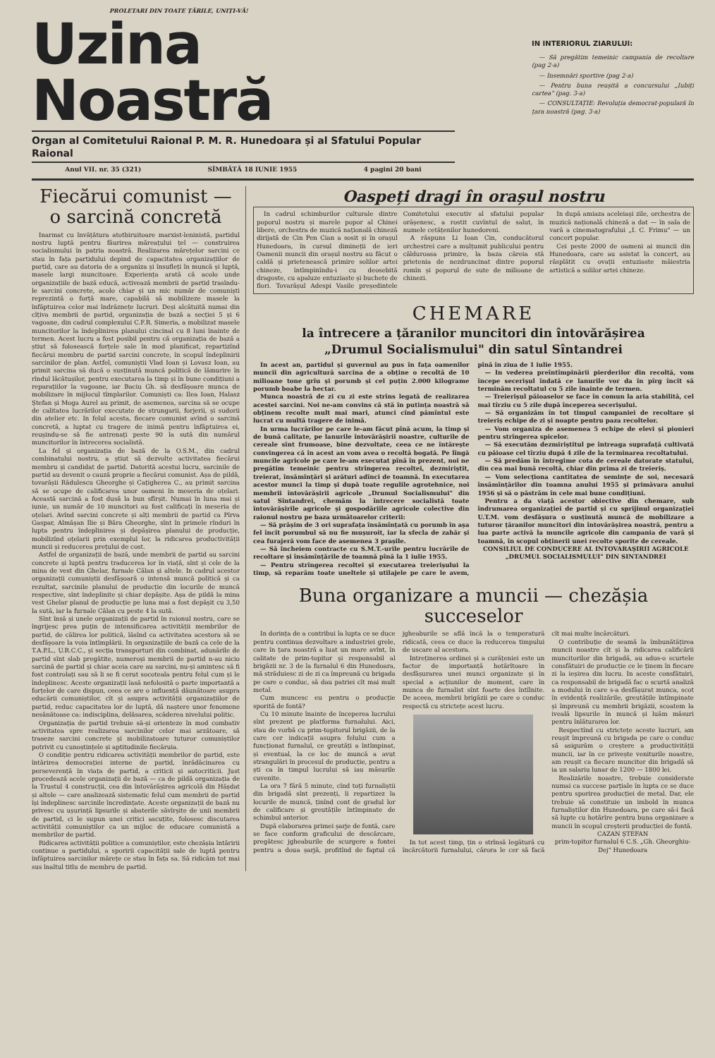PROLETARI DIN TOATE ȚĂRILE, UNIȚI-VĂ!
Uzina Noastră
Organ al Comitetului Raional P. M. R. Hunedoara și al Sfatului Popular Raional
Anul VII. nr. 35 (321) SÎMBĂTĂ 18 IUNIE 1955 4 pagini 20 bani
IN INTERIORUL ZIARULUI:
— Să pregătim temeinic campania de recoltare (pag 2-a)
— Insemnări sportive (pag 2-a)
— Pentru buna reușită a concursului „Iubiți cartea" (pag. 3-a)
— CONSULTAȚIE: Revoluția democrat-populară în țara noastră (pag. 3-a)
Fiecărui comunist —
o sarcină concretă
Inarmat cu învățătura atotbiruitoare marxist-leninistă, partidul nostru luptă pentru făurirea măreațului țel — construirea socialismului în patria noastră. Realizarea mărețelor sarcini ce stau în fața partidului depind de capacitatea organizațiilor de partid, care au datoria de a organiza și însufleți în muncă și luptă, masele largi muncitoare. Experiența arată că acolo unde organizațiile de bază educă, activează membrii de partid trasîndu-le sarcini concrete, acolo chiar și un mic număr de comuniști reprezintă o forță mare, capabilă să mobilizeze masele la înfăptuirea celor mai îndrăznețe lucruri. Deși alcătuită numai din cîțiva membrii de partid, organizația de bază a secției 5 și 6 vagoane, din cadrul complexului C.F.R. Simeria, a mobilizat masele muncitorilor la îndeplinirea planului cincinal cu 8 luni înainte de termen. Acest lucru a fost posibil pentru că organizația de bază a știut să folosească forțele sale în mod planificat, repartizînd fiecărui membru de partid sarcini concrete, în scopul îndeplinirii sarcinilor de plan. Astfel, comuniștii Vlad Ioan și Lovasz Ioan, au primit sarcina să ducă o susținută muncă politică de lămurire în rîndul lăcătușilor, pentru executarea la timp și în bune condițiuni a reparațiilor la vagoane, iar Baciu Gh. să desfășoare munca de mobilizare în mijlocul tîmplarilor. Comuniști ca: Ilea Ioan, Halasz Ștefan și Moga Aurel au primit, de asemenea, sarcina să se ocupe de calitatea lucrărilor executate de strungarii, forjerii, și sudorii din atelier etc. In felul acesta, fiecare comunist avînd o sarcină concretă, a luptat cu tragere de inimă pentru înfăptuirea ei, reușindu-se să fie antrenați peste 90 la sută din numărul muncitorilor în întrecerea socialistă.
La fel și organizația de bază de la O.S.M., din cadrul combinatului nostru, a știut să dezvolte activitatea fiecărui membru și candidat de partid. Datorită acestui lucru, sarcinile de partid au devenit o cauză proprie a fiecărui comunist. Așa de pildă, tovarășii Rădulescu Gheorghe și Cațigherea C., au primit sarcina să se ocupe de calificarea unor oameni în meseria de oțelari. Această sarcină a fost dusă la bun sfîrșit. Numai în luna mai și iunie, un număr de 10 muncitori au fost calificați în meseria de oțelari. Avînd sarcini concrete și alți membrii de partid ca Pîrva Gaspar, Almășan Ilie și Băra Gheorghe, sînt în primele rînduri în lupta pentru îndeplinirea și depășirea planului de producție, mobilizînd oțelarii prin exemplul lor, la ridicarea productivității muncii și reducerea prețului de cost.
Astfel de organizații de bază, unde membrii de partid au sarcini concrete și luptă pentru traducerea lor în viață, sînt și cele de la mina de vest din Ghelar, furnale Călan și altele. In cadrul acestor organizații comuniștii desfășoară o intensă muncă politică și ca rezultat, sarcinile planului de producție din locurile de muncă respective, sînt îndeplinite și chiar depășite. Așa de pildă la mina vest Ghelar planul de producție pe luna mai a fost depășit cu 3,50 la sută, iar la furnale Călan cu peste 4 la sută.
Sînt însă și unele organizații de partid în raionul nostru, care se îngrijesc prea puțin de intensificarea activității membrilor de partid, de călirea lor politică, lăsînd ca activitatea acestora să se desfășoare la voia întîmplării. In organizațiile de bază ca cele de la T.A.P.L., U.R.C.C., și secția transporturi din combinat, adunările de partid sînt slab pregătite, numeroși membrii de partid n-au nicio sarcină de partid și chiar aceia care au sarcini, nu-și amintesc să fi fost controlați sau să li se fi cerut socoteala pentru felul cum și le îndeplinesc. Aceste organizații lasă nefolosită o parte importantă a forțelor de care dispun, ceea ce are o influență dăunătoare asupra educării comuniștilor, cît și asupra activității organizațiilor de partid, reduc capacitatea lor de luptă, dă naștere unor fenomene nesănătoase ca: indisciplina, delăsarea, scăderea nivelului politic.
Organizația de partid trebuie să-și orienteze în mod combativ activitatea spre realizarea sarcinilor celor mai arzătoare, să traseze sarcini concrete și mobilizatoare tuturor comuniștilor potrivit cu cunoștințele și aptitudinile fiecăruia.
O condiție pentru ridicarea activității membrilor de partid, este întărirea democrației interne de partid, înrădăcinarea cu perseverență în viața de partid, a criticii și autocriticii. Just procedează acele organizații de bază — ca de pildă organizația de la Trustul 4 construcții, cea din întovărășirea agricolă din Hășdat și altele — care analizează sistematic felul cum membrii de partid își îndeplinesc sarcinile încredințate. Aceste organizații de bază nu privesc cu ușurință lipsurile și abaterile săvîrșite de unii membrii de partid, ci le supun unei critici ascuțite, folosesc discutarea activității comuniștilor ca un mijloc de educare comunistă a membrilor de partid.
Ridicarea activității politice a comuniștilor, este chezășia întăririi continue a partidului, a sporirii capacității sale de luptă pentru înfăptuirea sarcinilor mărețe ce stau în fața sa. Să ridicăm tot mai sus înaltul titlu de membru de partid.
Oaspeți dragi în orașul nostru
In cadrul schimburilor culturale dintre poporul nostru și marele popor al Chinei libere, orchestra de muzică națională chineză dirijată de Cin Pen Cian a sosit și în orașul Hunedoara, în cursul dimineții de ieri Oamenii muncii din orașul nostru au făcut o caldă și prietenească primire solilor artei chineze, întîmpinîndu-i cu deosebită dragoste, cu apaluze entuziaste și buchete de flori. Tovarășul Adespi Vasile președintele Comitetului executiv al sfatului popular orășenesc, a rostit cuvîntul de salut, în numele cetățenilor hunedoreni.
A răspuns Li Ioan Cin, conducătorul orchestrei care a mulțumit publicului pentru călduroasa primire, la baza căreia stă prietenia de nezdruncinat dintre poporul romîn și poporul de sute de milioane de chinezi.
In după amiaza aceleiași zile, orchestra de muzică națională chineză a dat — în sala de vară a cinematografului „I. C. Frimu" — un concert popular.
Cei peste 2000 de oameni ai muncii din Hunedoara, care au asistat la concert, au răsplătit cu ovații entuziaste măiestria artistică a solilor artei chineze.
CHEMARE
la întrecere a țăranilor muncitori din întovărășirea
„Drumul Socialismului" din satul Sîntandrei
In acest an, partidul și guvernul au pus în fața oamenilor muncii din agricultură sarcina de a obține o recoltă de 10 milioane tone grîu și porumb și cel puțin 2.000 kilograme porumb boabe la hectar.
Munca noastră de zi cu zi este strîns legată de realizarea acestei sarcini. Noi ne-am convins că stă în putința noastră să obținem recolte mult mai mari, atunci cînd pămîntul este lucrat cu multă tragere de inimă.
In urma lucrărilor pe care le-am făcut pînă acum, la timp și de bună calitate, pe lanurile întovărășirii noastre, culturile de cereale sînt frumoase, bine dezvoltate, ceea ce ne întărește convingerea că în acest an vom avea o recoltă bogată. Pe lîngă muncile agricole pe care le-am executat pînă în prezent, noi ne pregătim temeinic pentru strîngerea recoltei, dezmiriștit, treierat, însămînțări și arături adînci de toamnă. In executarea acestor munci la timp și după toate regulile agrotehnice, noi membrii întovărășirii agricole „Drumul Socialismului" din satul Sîntandrei, chemăm la întrecere socialistă toate întovărășirile agricole și gospodăriile agricole colective din raionul nostru pe baza următoarelor criterii:
— Să prășim de 3 ori suprafața însămînțată cu porumb în așa fel încît porumbul să nu fie mușuroit, iar la sfecla de zahăr și cea furajeră vom face de asemenea 3 prașile.
— Să încheiem contracte cu S.M.T.-urile pentru lucrările de recoltare și însămînțările de toamnă pînă la 1 iulie 1955.
— Pentru strîngerea recoltei și executarea treierișului la timp, să reparăm toate uneltele și utilajele pe care le avem, pînă în ziua de 1 iulie 1955.
— In vederea preîntîmpinării pierderilor din recoltă, vom începe secerișul îndată ce lanurile vor da în pîrg încît să terminăm recoltatul cu 5 zile înainte de termen.
— Treierișul păioaselor se face în comun la aria stabilită, cel mai tîrziu cu 5 zile după începerea secerișului.
— Să organizăm în tot timpul campaniei de recoltare și treieriș echipe de zi și noapte pentru paza recoltelor.
— Vom organiza de asemenea 5 echipe de elevi și pionieri pentru strîngerea spicelor.
— Să executăm dezmiriștitul pe întreaga suprafață cultivată cu păioase cel tîrziu după 4 zile de la terminarea recoltatului.
— Să predăm în întregime cota de cereale datorate statului, din cea mai bună recoltă, chiar din prima zi de treieriș.
— Vom selecționa cantitatea de semințe de soi, necesară însămînțărilor din toamna anului 1955 și primăvara anului 1956 și să o păstrăm în cele mai bune condițiuni.
Pentru a da viață acestor obiective din chemare, sub îndrumarea organizației de partid și cu sprijinul organizației U.T.M. vom desfășura o susținută muncă de mobilizare a tuturor țăranilor muncitori din întovărășirea noastră, pentru a lua parte activă la muncile agricole din campania de vară și toamnă, în scopul obținerii unei recolte sporite de cereale.
CONSILIUL DE CONDUCERE AL INTOVARAȘIRII AGRICOLE „DRUMUL SOCIALISMULUI" DIN SINTANDREI
Buna organizare a muncii — chezășia succeselor
In dorința de a contribui la lupta ce se duce pentru continua dezvoltare a industriei grele, care în țara noastră a luat un mare avînt, în calitate de prim-topitor și responsabil al brigăzii nr. 3 de la furnalul 6 din Hunedoara, mă străduiesc zi de zi ca împreună cu brigada pe care o conduc, să dau patriei cît mai mult metal.
Cum muncesc eu pentru o producție sporită de fontă?
Cu 10 minute înainte de începerea lucrului sînt prezent pe platforma furnalului. Aici, stau de vorbă cu prim-topitorul brigăzii, de la care cer indicații asupra felului cum a funcționat furnalul, ce greutăți a întîmpinat, și eventual, la ce loc de muncă a avut strangulări în procesul de producție, pentru a ști ca în timpul lucrului să iau măsurile cuvenite.
La ora 7 fără 5 minute, cînd toți furnaliștii din brigadă sînt prezenți, îi repartizez la locurile de muncă, ținînd cont de gradul lor de calificare și greutățile întîmpinate de schimbul anterior.
După elaborarea primei șarje de fontă, care se face conform graficului de descărcare, pregătesc jgheaburile de scurgere a fontei pentru a doua șarjă, profitînd de faptul că jgheaburile se află încă la o temperatură ridicată, ceea ce duce la reducerea timpului de uscare al acestora.
Intreținerea ordinei și a curățeniei este un factor de importanță hotărîtoare în desfășurarea unei munci organizate și în special a acțiunilor de moment, care în munca de furnalist sînt foarte des întîlnite. De aceea, membrii brigăzii pe care o conduc respectă cu strictețe acest lucru.
In tot acest timp, țin o strînsă legătură cu încărcătorii furnalului, cărora le cer să facă cît mai multe încărcături.
O contribuție de seamă la îmbunătățirea muncii noastre cît și la ridicarea calificării muncitorilor din brigadă, au adus-o scurtele consfătuiri de producție ce le ținem în fiecare zi la ieșirea din lucru. In aceste consfătuiri, ca responsabil de brigadă fac o scurtă analiză a modului în care s-a desfășurat munca, scot în evidență realizările, greutățile întîmpinate și împreună cu membrii brigăzii, scoatem la iveală lipsurile în muncă și luăm măsuri pentru înlăturarea lor.
Respectînd cu strictețe aceste lucruri, am reușit împreună cu brigada pe care o conduc să asigurăm o creștere a productivității muncii, iar în ce privește veniturile noastre, am reușit ca fiecare muncitor din brigadă să ia un salariu lunar de 1200 — 1800 lei.
Realizările noastre, trebuie considerate numai ca succese parțiale în lupta ce se duce pentru sporirea producției de metal. Dar, ele trebuie să constituie un imbold în munca furnaliștilor din Hunedoara, pe care să-i facă să lupte cu hotărîre pentru buna organizare a muncii în scopul creșterii producției de fontă.
CAZAN ȘTEFAN
prim-topitor furnalul 6 C.S. „Gh. Gheorghiu-Dej" Hunedoara